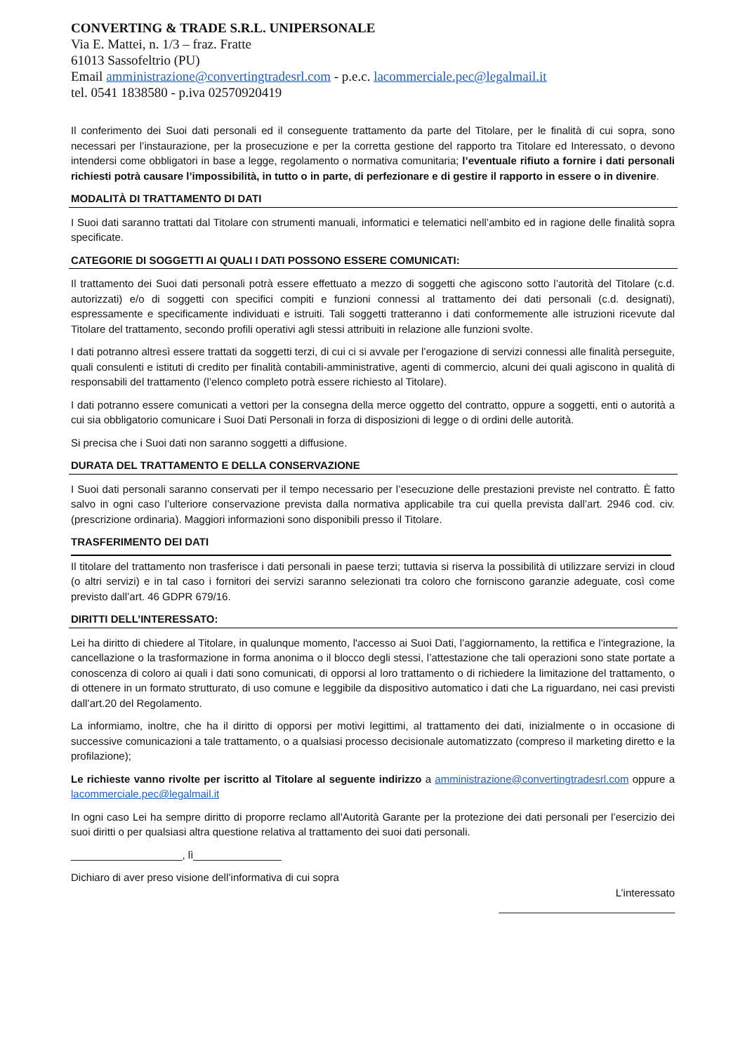CONVERTING & TRADE S.R.L. UNIPERSONALE
Via E. Mattei, n. 1/3 – fraz. Fratte
61013 Sassofeltrio (PU)
Email amministrazione@convertingtradesrl.com - p.e.c. lacommerciale.pec@legalmail.it
tel. 0541 1838580 - p.iva 02570920419
Il conferimento dei Suoi dati personali ed il conseguente trattamento da parte del Titolare, per le finalità di cui sopra, sono necessari per l’instaurazione, per la prosecuzione e per la corretta gestione del rapporto tra Titolare ed Interessato, o devono intendersi come obbligatori in base a legge, regolamento o normativa comunitaria; l’eventuale rifiuto a fornire i dati personali richiesti potrà causare l’impossibilità, in tutto o in parte, di perfezionare e di gestire il rapporto in essere o in divenire.
MODALITÀ DI TRATTAMENTO DI DATI
I Suoi dati saranno trattati dal Titolare con strumenti manuali, informatici e telematici nell’ambito ed in ragione delle finalità sopra specificate.
CATEGORIE DI SOGGETTI AI QUALI I DATI POSSONO ESSERE COMUNICATI:
Il trattamento dei Suoi dati personali potrà essere effettuato a mezzo di soggetti che agiscono sotto l’autorità del Titolare (c.d. autorizzati) e/o di soggetti con specifici compiti e funzioni connessi al trattamento dei dati personali (c.d. designati), espressamente e specificamente individuati e istruiti. Tali soggetti tratteranno i dati conformemente alle istruzioni ricevute dal Titolare del trattamento, secondo profili operativi agli stessi attribuiti in relazione alle funzioni svolte.
I dati potranno altresì essere trattati da soggetti terzi, di cui ci si avvale per l’erogazione di servizi connessi alle finalità perseguite, quali consulenti e istituti di credito per finalità contabili-amministrative, agenti di commercio, alcuni dei quali agiscono in qualità di responsabili del trattamento (l’elenco completo potrà essere richiesto al Titolare).
I dati potranno essere comunicati a vettori per la consegna della merce oggetto del contratto, oppure a soggetti, enti o autorità a cui sia obbligatorio comunicare i Suoi Dati Personali in forza di disposizioni di legge o di ordini delle autorità.
Si precisa che i Suoi dati non saranno soggetti a diffusione.
DURATA DEL TRATTAMENTO E DELLA CONSERVAZIONE
I Suoi dati personali saranno conservati per il tempo necessario per l’esecuzione delle prestazioni previste nel contratto. È fatto salvo in ogni caso l’ulteriore conservazione prevista dalla normativa applicabile tra cui quella prevista dall’art. 2946 cod. civ. (prescrizione ordinaria). Maggiori informazioni sono disponibili presso il Titolare.
TRASFERIMENTO DEI DATI
Il titolare del trattamento non trasferisce i dati personali in paese terzi; tuttavia si riserva la possibilità di utilizzare servizi in cloud (o altri servizi) e in tal caso i fornitori dei servizi saranno selezionati tra coloro che forniscono garanzie adeguate, così come previsto dall’art. 46 GDPR 679/16.
DIRITTI DELL’INTERESSATO:
Lei ha diritto di chiedere al Titolare, in qualunque momento, l'accesso ai Suoi Dati, l’aggiornamento, la rettifica e l’integrazione, la cancellazione o la trasformazione in forma anonima o il blocco degli stessi, l’attestazione che tali operazioni sono state portate a conoscenza di coloro ai quali i dati sono comunicati, di opporsi al loro trattamento o di richiedere la limitazione del trattamento, o di ottenere in un formato strutturato, di uso comune e leggibile da dispositivo automatico i dati che La riguardano, nei casi previsti dall’art.20 del Regolamento.
La informiamo, inoltre, che ha il diritto di opporsi per motivi legittimi, al trattamento dei dati, inizialmente o in occasione di successive comunicazioni a tale trattamento, o a qualsiasi processo decisionale automatizzato (compreso il marketing diretto e la profilazione);
Le richieste vanno rivolte per iscritto al Titolare al seguente indirizzo a amministrazione@convertingtradesrl.com oppure a lacommerciale.pec@legalmail.it
In ogni caso Lei ha sempre diritto di proporre reclamo all'Autorità Garante per la protezione dei dati personali per l’esercizio dei suoi diritti o per qualsiasi altra questione relativa al trattamento dei suoi dati personali.
___________________, lì_______________
Dichiaro di aver preso visione dell’informativa di cui sopra
L’interessato
______________________________